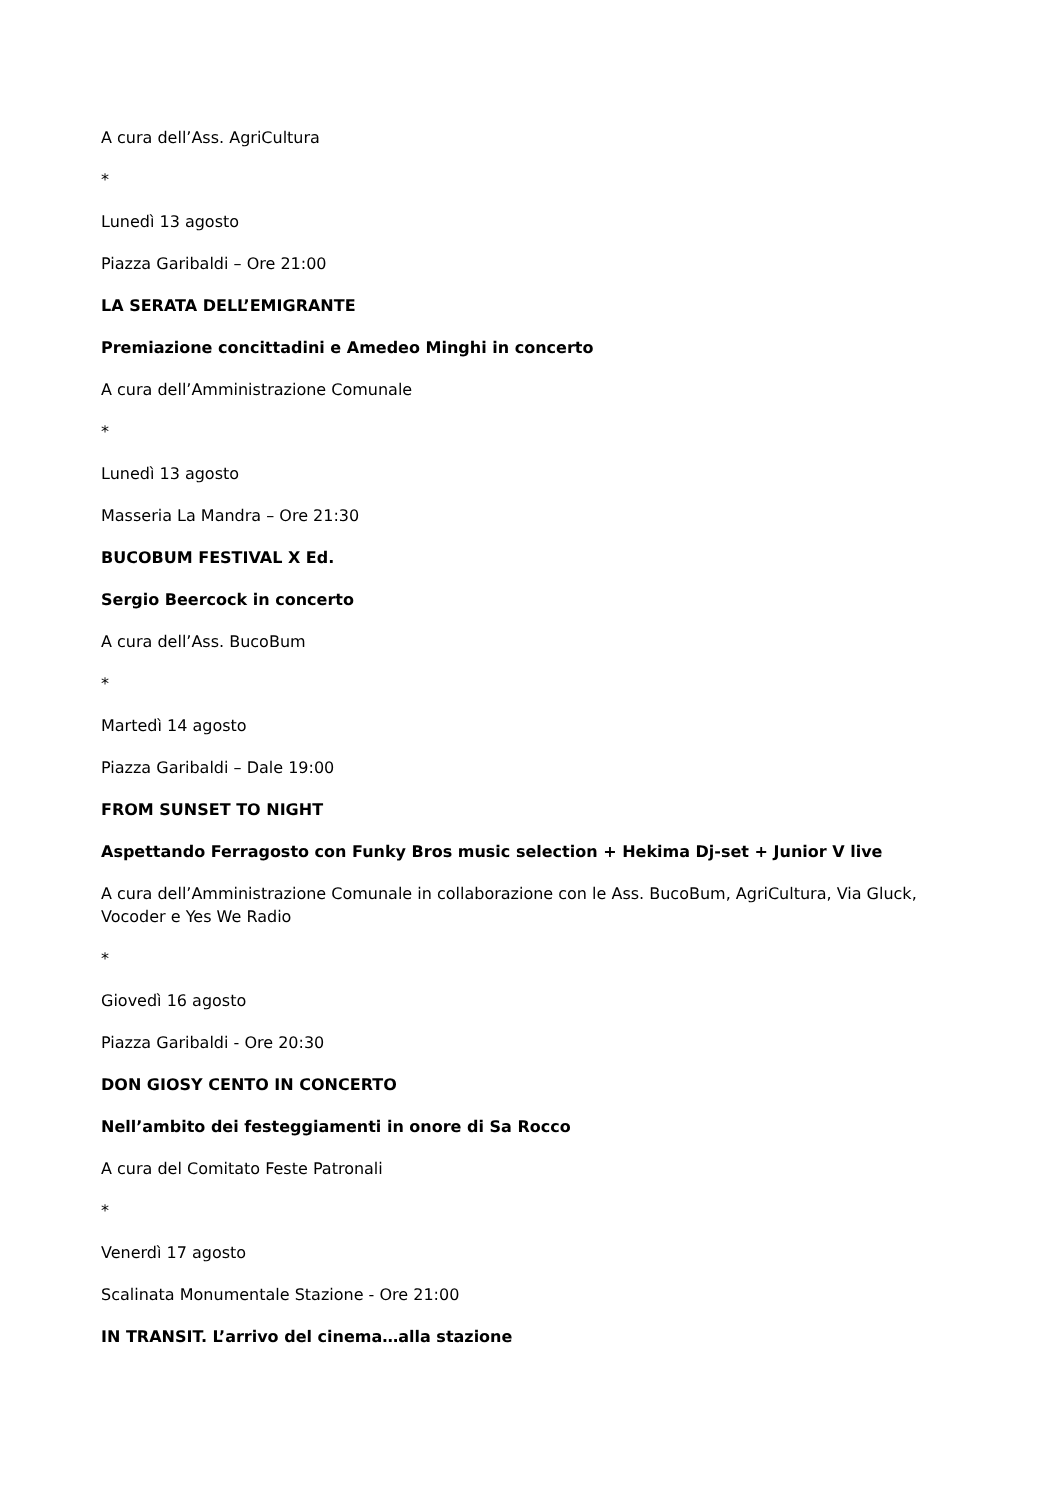A cura dell’Ass. AgriCultura
*
Lunedì 13 agosto
Piazza Garibaldi – Ore 21:00
LA SERATA DELL’EMIGRANTE
Premiazione concittadini e Amedeo Minghi in concerto
A cura dell’Amministrazione Comunale
*
Lunedì 13 agosto
Masseria La Mandra – Ore 21:30
BUCOBUM FESTIVAL X Ed.
Sergio Beercock in concerto
A cura dell’Ass. BucoBum
*
Martedì 14 agosto
Piazza Garibaldi – Dale 19:00
FROM SUNSET TO NIGHT
Aspettando Ferragosto con Funky Bros music selection + Hekima Dj-set + Junior V live
A cura dell’Amministrazione Comunale in collaborazione con le Ass. BucoBum, AgriCultura, Via Gluck, Vocoder e Yes We Radio
*
Giovedì 16 agosto
Piazza Garibaldi - Ore 20:30
DON GIOSY CENTO IN CONCERTO
Nell’ambito dei festeggiamenti in onore di Sa Rocco
A cura del Comitato Feste Patronali
*
Venerdì 17 agosto
Scalinata Monumentale Stazione - Ore 21:00
IN TRANSIT. L’arrivo del cinema…alla stazione